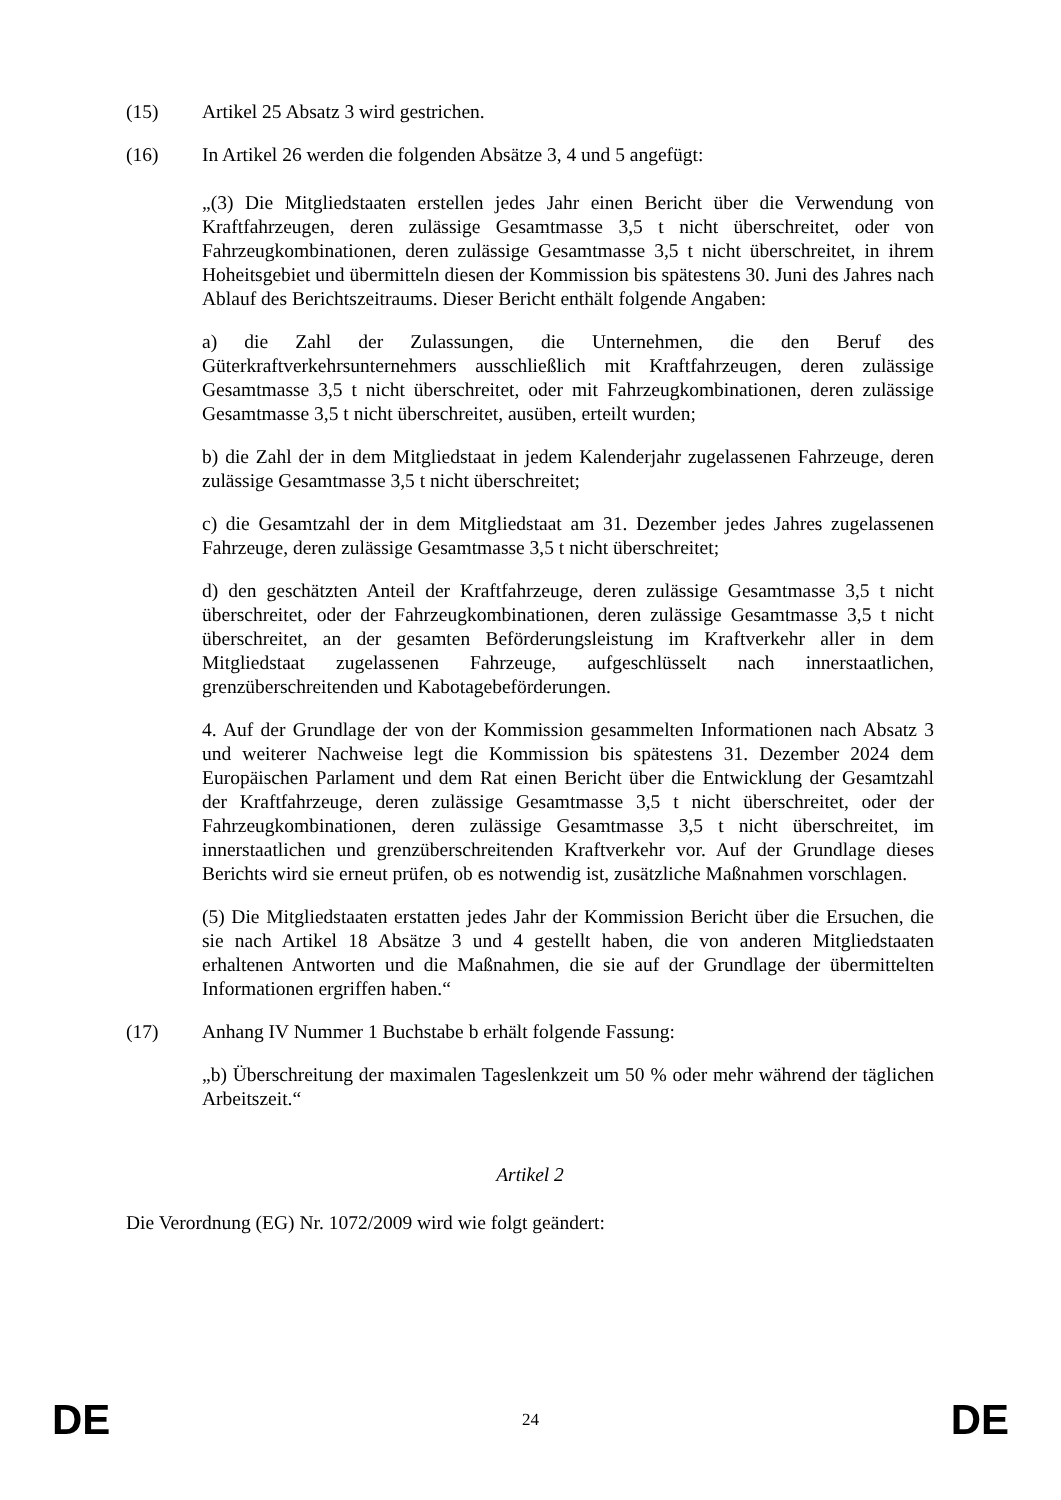(15) Artikel 25 Absatz 3 wird gestrichen.
(16) In Artikel 26 werden die folgenden Absätze 3, 4 und 5 angefügt:
„(3) Die Mitgliedstaaten erstellen jedes Jahr einen Bericht über die Verwendung von Kraftfahrzeugen, deren zulässige Gesamtmasse 3,5 t nicht überschreitet, oder von Fahrzeugkombinationen, deren zulässige Gesamtmasse 3,5 t nicht überschreitet, in ihrem Hoheitsgebiet und übermitteln diesen der Kommission bis spätestens 30. Juni des Jahres nach Ablauf des Berichtszeitraums. Dieser Bericht enthält folgende Angaben:
a) die Zahl der Zulassungen, die Unternehmen, die den Beruf des Güterkraftverkehrsunternehmers ausschließlich mit Kraftfahrzeugen, deren zulässige Gesamtmasse 3,5 t nicht überschreitet, oder mit Fahrzeugkombinationen, deren zulässige Gesamtmasse 3,5 t nicht überschreitet, ausüben, erteilt wurden;
b) die Zahl der in dem Mitgliedstaat in jedem Kalenderjahr zugelassenen Fahrzeuge, deren zulässige Gesamtmasse 3,5 t nicht überschreitet;
c) die Gesamtzahl der in dem Mitgliedstaat am 31. Dezember jedes Jahres zugelassenen Fahrzeuge, deren zulässige Gesamtmasse 3,5 t nicht überschreitet;
d) den geschätzten Anteil der Kraftfahrzeuge, deren zulässige Gesamtmasse 3,5 t nicht überschreitet, oder der Fahrzeugkombinationen, deren zulässige Gesamtmasse 3,5 t nicht überschreitet, an der gesamten Beförderungsleistung im Kraftverkehr aller in dem Mitgliedstaat zugelassenen Fahrzeuge, aufgeschlüsselt nach innerstaatlichen, grenzüberschreitenden und Kabotagebeförderungen.
4. Auf der Grundlage der von der Kommission gesammelten Informationen nach Absatz 3 und weiterer Nachweise legt die Kommission bis spätestens 31. Dezember 2024 dem Europäischen Parlament und dem Rat einen Bericht über die Entwicklung der Gesamtzahl der Kraftfahrzeuge, deren zulässige Gesamtmasse 3,5 t nicht überschreitet, oder der Fahrzeugkombinationen, deren zulässige Gesamtmasse 3,5 t nicht überschreitet, im innerstaatlichen und grenzüberschreitenden Kraftverkehr vor. Auf der Grundlage dieses Berichts wird sie erneut prüfen, ob es notwendig ist, zusätzliche Maßnahmen vorschlagen.
(5) Die Mitgliedstaaten erstatten jedes Jahr der Kommission Bericht über die Ersuchen, die sie nach Artikel 18 Absätze 3 und 4 gestellt haben, die von anderen Mitgliedstaaten erhaltenen Antworten und die Maßnahmen, die sie auf der Grundlage der übermittelten Informationen ergriffen haben.“
(17) Anhang IV Nummer 1 Buchstabe b erhält folgende Fassung:
„b) Überschreitung der maximalen Tageslenkzeit um 50 % oder mehr während der täglichen Arbeitszeit.“
Artikel 2
Die Verordnung (EG) Nr. 1072/2009 wird wie folgt geändert:
DE 24 DE